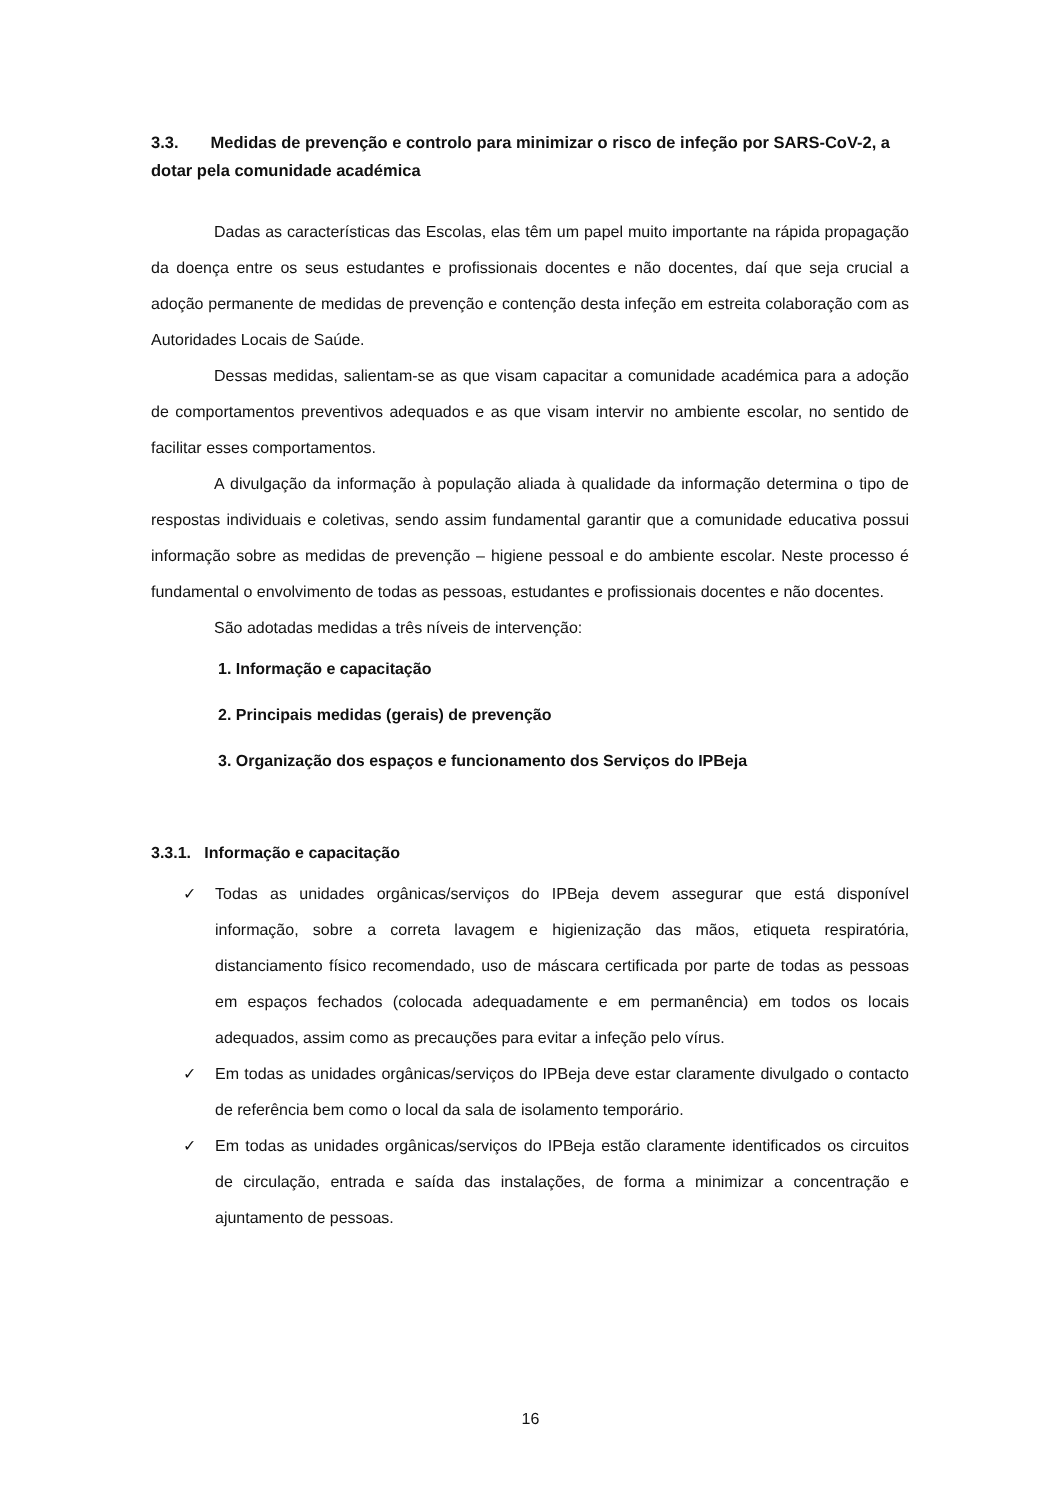3.3. Medidas de prevenção e controlo para minimizar o risco de infeção por SARS-CoV-2, a dotar pela comunidade académica
Dadas as características das Escolas, elas têm um papel muito importante na rápida propagação da doença entre os seus estudantes e profissionais docentes e não docentes, daí que seja crucial a adoção permanente de medidas de prevenção e contenção desta infeção em estreita colaboração com as Autoridades Locais de Saúde.
Dessas medidas, salientam-se as que visam capacitar a comunidade académica para a adoção de comportamentos preventivos adequados e as que visam intervir no ambiente escolar, no sentido de facilitar esses comportamentos.
A divulgação da informação à população aliada à qualidade da informação determina o tipo de respostas individuais e coletivas, sendo assim fundamental garantir que a comunidade educativa possui informação sobre as medidas de prevenção – higiene pessoal e do ambiente escolar. Neste processo é fundamental o envolvimento de todas as pessoas, estudantes e profissionais docentes e não docentes.
São adotadas medidas a três níveis de intervenção:
1. Informação e capacitação
2. Principais medidas (gerais) de prevenção
3. Organização dos espaços e funcionamento dos Serviços do IPBeja
3.3.1. Informação e capacitação
✓ Todas as unidades orgânicas/serviços do IPBeja devem assegurar que está disponível informação, sobre a correta lavagem e higienização das mãos, etiqueta respiratória, distanciamento físico recomendado, uso de máscara certificada por parte de todas as pessoas em espaços fechados (colocada adequadamente e em permanência) em todos os locais adequados, assim como as precauções para evitar a infeção pelo vírus.
✓ Em todas as unidades orgânicas/serviços do IPBeja deve estar claramente divulgado o contacto de referência bem como o local da sala de isolamento temporário.
✓ Em todas as unidades orgânicas/serviços do IPBeja estão claramente identificados os circuitos de circulação, entrada e saída das instalações, de forma a minimizar a concentração e ajuntamento de pessoas.
16